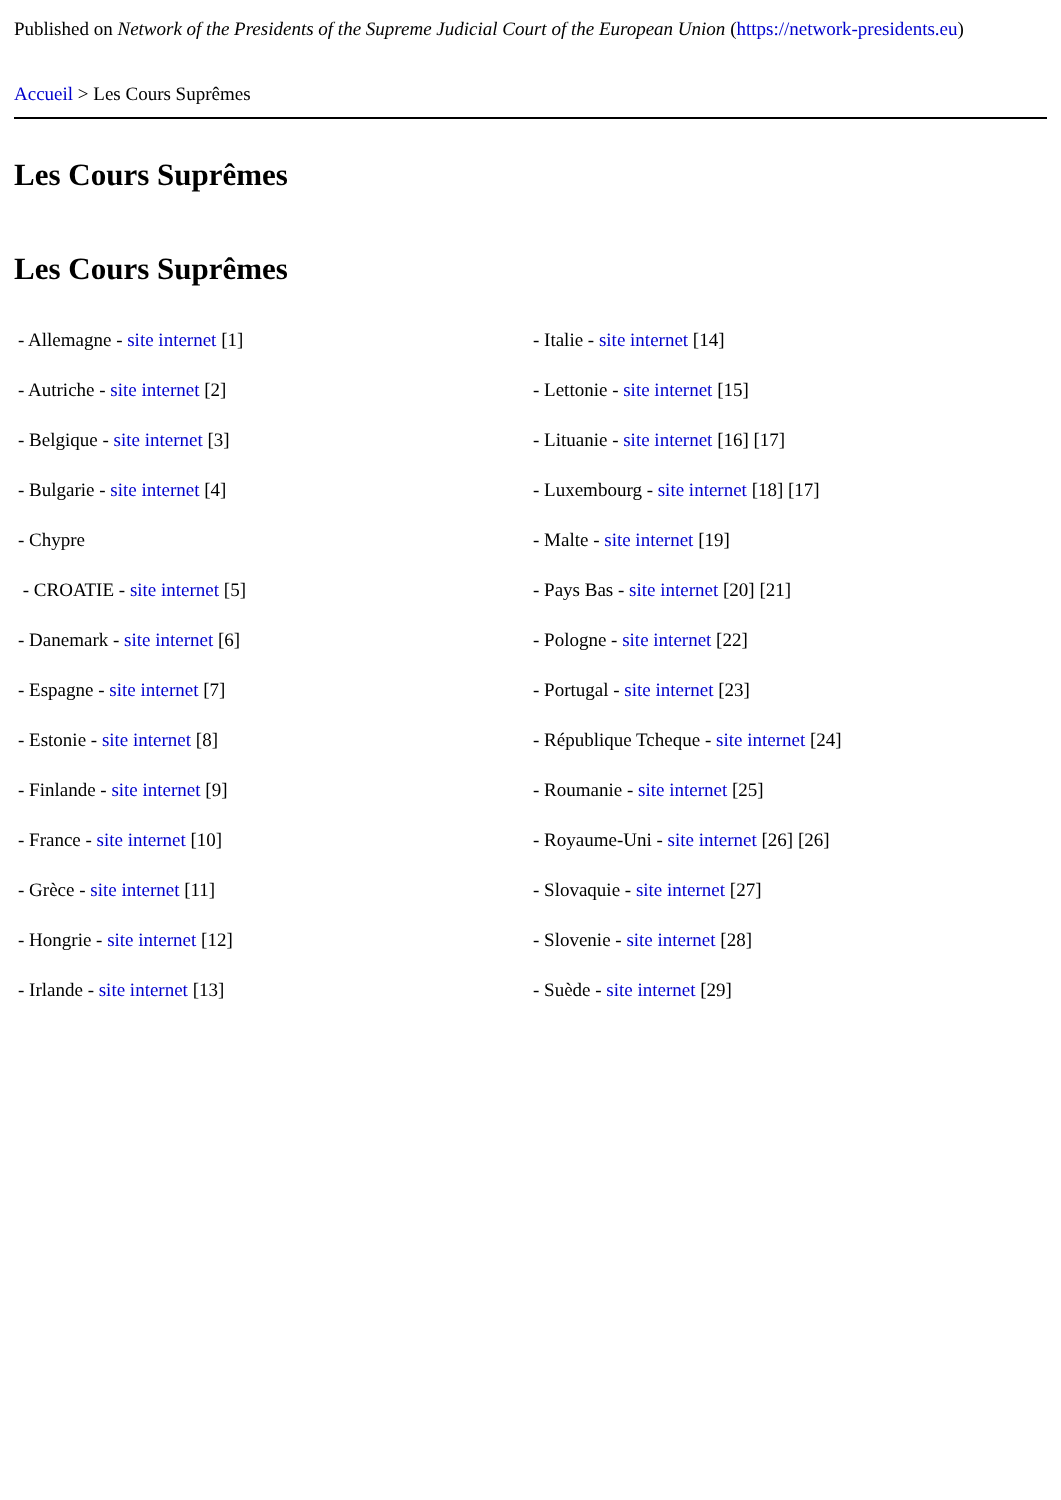Published on Network of the Presidents of the Supreme Judicial Court of the European Union (https://network-presidents.eu)
Accueil > Les Cours Suprêmes
Les Cours Suprêmes
Les Cours Suprêmes
| - Allemagne - site internet [1] | - Italie - site internet [14] |
| - Autriche - site internet [2] | - Lettonie - site internet [15] |
| - Belgique - site internet [3] | - Lituanie - site internet [16] [17] |
| - Bulgarie - site internet [4] | - Luxembourg - site internet [18] [17] |
| - Chypre | - Malte - site internet [19] |
| - CROATIE - site internet [5] | - Pays Bas - site internet [20] [21] |
| - Danemark - site internet [6] | - Pologne - site internet [22] |
| - Espagne - site internet [7] | - Portugal - site internet [23] |
| - Estonie - site internet [8] | - République Tcheque - site internet [24] |
| - Finlande - site internet [9] | - Roumanie - site internet [25] |
| - France - site internet [10] | - Royaume-Uni - site internet [26] [26] |
| - Grèce - site internet [11] | - Slovaquie - site internet [27] |
| - Hongrie - site internet [12] | - Slovenie - site internet [28] |
| - Irlande - site internet [13] | - Suède - site internet [29] |